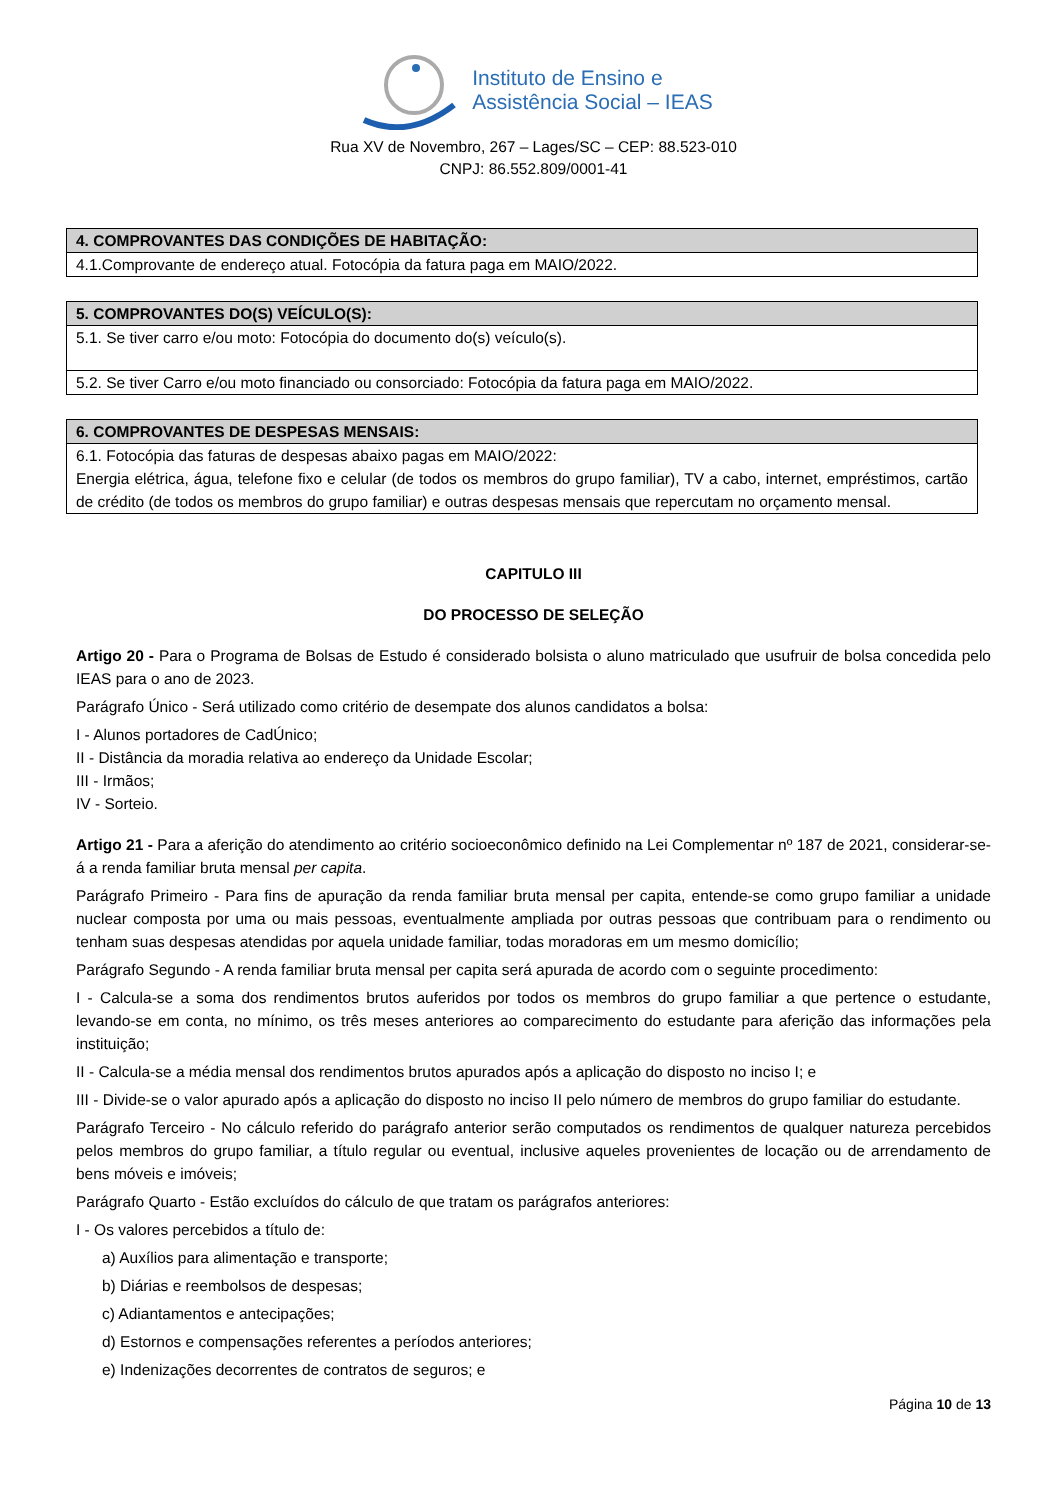Instituto de Ensino e
Assistência Social – IEAS
Rua XV de Novembro, 267 – Lages/SC – CEP: 88.523-010
CNPJ: 86.552.809/0001-41
| 4. COMPROVANTES DAS CONDIÇÕES DE HABITAÇÃO: |
| --- |
| 4.1.Comprovante de endereço atual. Fotocópia da fatura paga em MAIO/2022. |
| 5. COMPROVANTES DO(S) VEÍCULO(S): |
| --- |
| 5.1. Se tiver carro e/ou moto: Fotocópia do documento do(s) veículo(s). |
| 5.2. Se tiver Carro e/ou moto financiado ou consorciado: Fotocópia da fatura paga em MAIO/2022. |
| 6. COMPROVANTES DE DESPESAS MENSAIS: |
| --- |
| 6.1. Fotocópia das faturas de despesas abaixo pagas em MAIO/2022: Energia elétrica, água, telefone fixo e celular (de todos os membros do grupo familiar), TV a cabo, internet, empréstimos, cartão de crédito (de todos os membros do grupo familiar) e outras despesas mensais que repercutam no orçamento mensal. |
CAPITULO III
DO PROCESSO DE SELEÇÃO
Artigo 20 - Para o Programa de Bolsas de Estudo é considerado bolsista o aluno matriculado que usufruir de bolsa concedida pelo IEAS para o ano de 2023.
Parágrafo Único - Será utilizado como critério de desempate dos alunos candidatos a bolsa:
I - Alunos portadores de CadÚnico;
II - Distância da moradia relativa ao endereço da Unidade Escolar;
III - Irmãos;
IV - Sorteio.
Artigo 21 - Para a aferição do atendimento ao critério socioeconômico definido na Lei Complementar nº 187 de 2021, considerar-se-á a renda familiar bruta mensal per capita.
Parágrafo Primeiro - Para fins de apuração da renda familiar bruta mensal per capita, entende-se como grupo familiar a unidade nuclear composta por uma ou mais pessoas, eventualmente ampliada por outras pessoas que contribuam para o rendimento ou tenham suas despesas atendidas por aquela unidade familiar, todas moradoras em um mesmo domicílio;
Parágrafo Segundo - A renda familiar bruta mensal per capita será apurada de acordo com o seguinte procedimento:
I - Calcula-se a soma dos rendimentos brutos auferidos por todos os membros do grupo familiar a que pertence o estudante, levando-se em conta, no mínimo, os três meses anteriores ao comparecimento do estudante para aferição das informações pela instituição;
II - Calcula-se a média mensal dos rendimentos brutos apurados após a aplicação do disposto no inciso I; e
III - Divide-se o valor apurado após a aplicação do disposto no inciso II pelo número de membros do grupo familiar do estudante.
Parágrafo Terceiro - No cálculo referido do parágrafo anterior serão computados os rendimentos de qualquer natureza percebidos pelos membros do grupo familiar, a título regular ou eventual, inclusive aqueles provenientes de locação ou de arrendamento de bens móveis e imóveis;
Parágrafo Quarto - Estão excluídos do cálculo de que tratam os parágrafos anteriores:
I - Os valores percebidos a título de:
a) Auxílios para alimentação e transporte;
b) Diárias e reembolsos de despesas;
c) Adiantamentos e antecipações;
d) Estornos e compensações referentes a períodos anteriores;
e) Indenizações decorrentes de contratos de seguros; e
Página 10 de 13